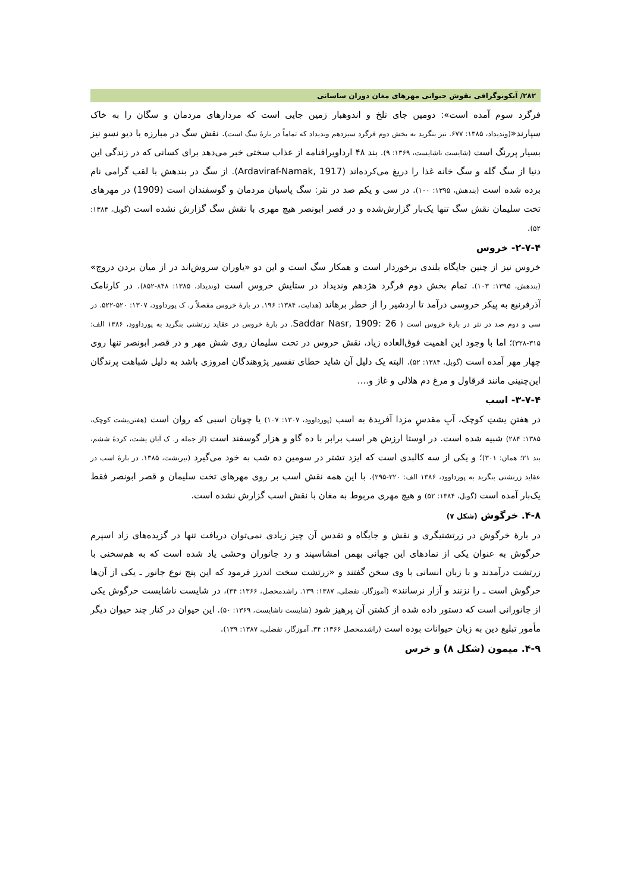۲۸۲/ آیکونوگرافی نقوش حیوانی مهرهای مغان دوران ساسانی
فرگرد سوم آمده است»: دومین جای تلخ و اندوهبار زمین جایی است که مردارهای مردمان و سگان را به خاک سپارند«(وندیداد، ۱۳۸۵: ۶۷۷. نیز بنگرید به بخش دوم فرگرد سیزدهم وندیداد که تماماً در بارهٔ سگ است). نقش سگ در مبارزه با دیو نسو نیز بسیار پررنگ است (شایست ناشایست، ۱۳۶۹: ۹). بند ۴۸ ارداویرافنامه از عذاب سختی خبر می‌دهد برای کسانی که در زندگی این دنیا از سگ گله و سگ خانه غذا را دریغ می‌کرده‌اند (Ardaviraf-Namak, 1917). از سگ در بندهش با لقب گرامی نام برده شده است (بندهش، ۱۳۹۵: ۱۰۰). در سی و یکم صد در نثر: سگ پاسبان مردمان و گوسفندان است (1909) در مهرهای تخت سلیمان نقش سگ تنها یک‌بار گزارش‌شده و در قصر ابونصر هیچ مهری با نقش سگ گزارش نشده است (گوبل، ۱۳۸۴: ۵۲).
۲-۷-۴- خروس
خروس نیز از چنین جایگاه بلندی برخوردار است و همکار سگ است و این دو «یاوران سروش‌اند در از میان بردن دروج» (بندهش، ۱۳۹۵: ۱۰۳). تمام بخش دوم فرگرد هژدهم وندیداد در ستایش خروس است (وندیداد، ۱۳۸۵: ۸۴۸-۸۵۲). در کارنامک آذرفرنبغ به پیکر خروسی درآمد تا اردشیر را از خطر برهاند (هدایت، ۱۳۸۴: ۱۹۶. در بارهٔ خروس مفصلاً ر. ک پورداوود، ۱۳۰۷: ۵۲۰-۵۲۲. در سی و دوم صد در نثر در بارهٔ خروس است ( Saddar Nasr, 1909: 26. در بارهٔ خروس در عقاید زرتشتی بنگرید به پورداوود، ۱۳۸۶ الف: ۳۱۵-۳۲۸)؛ اما با وجود این اهمیت فوق‌العاده زیاد، نقش خروس در تخت سلیمان روی شش مهر و در قصر ابونصر تنها روی چهار مهر آمده است (گوبل، ۱۳۸۴: ۵۲). البته یک دلیل آن شاید خطای تفسیر پژوهندگان امروزی باشد به دلیل شباهت پرندگان این‌چنینی مانند قرقاول و مرغ دم هلالی و غاز و....
۳-۷-۴- اسب
در هفتن یشتِ کوچک، آبِ مقدسِ مزدا آفریدهٔ به اسب (پورداوود، ۱۳۰۷: ۱۰۷) یا چونان اسبی که روان است (هفتن‌یشت کوچک، ۱۳۸۵: ۲۸۴) شبیه شده است. در اوستا ارزش هر اسب برابر با ده گاو و هزار گوسفند است (از جمله ر. ک آبان یشت، کردهٔ ششم، بند ۲۱؛ همان: ۳۰۱)؛ و یکی از سه کالبدی است که ایزد تشتر در سومین ده شب به خود می‌گیرد (تیریشت، ۱۳۸۵. در بارهٔ اسب در عقاید زرتشتی بنگرید به پورداوود، ۱۳۸۶ الف: ۲۲۰-۲۹۵). با این همه نقش اسب بر روی مهرهای تخت سلیمان و قصر ابونصر فقط یک‌بار آمده است (گوبل، ۱۳۸۴: ۵۲) و هیچ مهری مربوط به مغان با نقش اسب گزارش نشده است.
۴-۸. خرگوش (شکل ۷)
در بارهٔ خرگوش در زرتشتیگری و نقش و جایگاه و تقدس آن چیز زیادی نمی‌توان دریافت تنها در گزیده‌های زاد اسپرم خرگوش به عنوان یکی از نمادهای این جهانی بهمن امشاسپند و رد جانوران وحشی یاد شده است که به هم‌سخنی با زرتشت درآمدند و با زبان انسانی با وی سخن گفتند و «زرتشت سخت اندرز فرمود که این پنج نوع جانور ـ یکی از آن‌ها خرگوش است ـ را نزنند و آزار نرسانند» (آموزگار، تفضلی، ۱۳۸۷: ۱۳۹. راشدمحصل، ۱۳۶۶: ۳۴)، در شایست ناشایست خرگوش یکی از جانورانی است که دستور داده شده از کشتن آن پرهیز شود (شایست ناشایست، ۱۳۶۹: ۵۰). این حیوان در کنار چند حیوان دیگر مأمور تبلیغ دین به زبان حیوانات بوده است (راشدمحصل ۱۳۶۶: ۳۴. آموزگار، تفضلی، ۱۳۸۷: ۱۳۹).
۴-۹. میمون (شکل ۸) و خرس